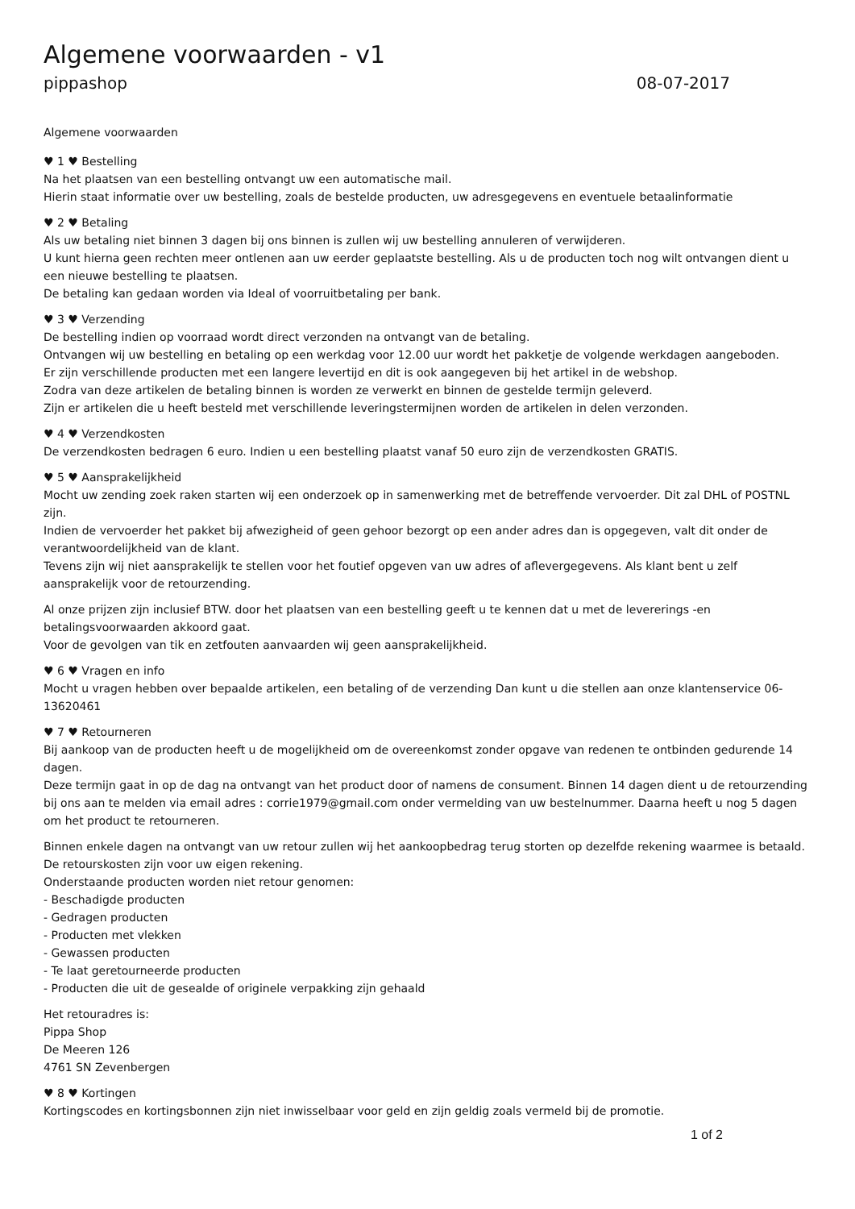Algemene voorwaarden - v1
pippashop 08-07-2017
Algemene voorwaarden
♥ 1 ♥ Bestelling
Na het plaatsen van een bestelling ontvangt uw een automatische mail.
Hierin staat informatie over uw bestelling, zoals de bestelde producten, uw adresgegevens en eventuele betaalinformatie
♥ 2 ♥ Betaling
Als uw betaling niet binnen 3 dagen bij ons binnen is zullen wij uw bestelling annuleren of verwijderen.
U kunt hierna geen rechten meer ontlenen aan uw eerder geplaatste bestelling. Als u de producten toch nog wilt ontvangen dient u een nieuwe bestelling te plaatsen.
De betaling kan gedaan worden via Ideal of voorruitbetaling per bank.
♥ 3 ♥ Verzending
De bestelling indien op voorraad wordt direct verzonden na ontvangt van de betaling.
Ontvangen wij uw bestelling en betaling op een werkdag voor 12.00 uur wordt het pakketje de volgende werkdagen aangeboden.
Er zijn verschillende producten met een langere levertijd en dit is ook aangegeven bij het artikel in de webshop.
Zodra van deze artikelen de betaling binnen is worden ze verwerkt en binnen de gestelde termijn geleverd.
Zijn er artikelen die u heeft besteld met verschillende leveringstermijnen worden de artikelen in delen verzonden.
♥ 4 ♥ Verzendkosten
De verzendkosten bedragen 6 euro. Indien u een bestelling plaatst vanaf 50 euro zijn de verzendkosten GRATIS.
♥ 5 ♥ Aansprakelijkheid
Mocht uw zending zoek raken starten wij een onderzoek op in samenwerking met de betreffende vervoerder. Dit zal DHL of POSTNL zijn.
Indien de vervoerder het pakket bij afwezigheid of geen gehoor bezorgt op een ander adres dan is opgegeven, valt dit onder de verantwoordelijkheid van de klant.
Tevens zijn wij niet aansprakelijk te stellen voor het foutief opgeven van uw adres of aflevergegevens. Als klant bent u zelf aansprakelijk voor de retourzending.
Al onze prijzen zijn inclusief BTW. door het plaatsen van een bestelling geeft u te kennen dat u met de levererings -en betalingsvoorwaarden akkoord gaat.
Voor de gevolgen van tik en zetfouten aanvaarden wij geen aansprakelijkheid.
♥ 6 ♥ Vragen en info
Mocht u vragen hebben over bepaalde artikelen, een betaling of de verzending Dan kunt u die stellen aan onze klantenservice 06-13620461
♥ 7 ♥ Retourneren
Bij aankoop van de producten heeft u de mogelijkheid om de overeenkomst zonder opgave van redenen te ontbinden gedurende 14 dagen.
Deze termijn gaat in op de dag na ontvangt van het product door of namens de consument. Binnen 14 dagen dient u de retourzending bij ons aan te melden via email adres : corrie1979@gmail.com onder vermelding van uw bestelnummer. Daarna heeft u nog 5 dagen om het product te retourneren.
Binnen enkele dagen na ontvangt van uw retour zullen wij het aankoopbedrag terug storten op dezelfde rekening waarmee is betaald.
De retourskosten zijn voor uw eigen rekening.
Onderstaande producten worden niet retour genomen:
- Beschadigde producten
- Gedragen producten
- Producten met vlekken
- Gewassen producten
- Te laat geretourneerde producten
- Producten die uit de gesealde of originele verpakking zijn gehaald
Het retouradres is:
Pippa Shop
De Meeren 126
4761 SN Zevenbergen
♥ 8 ♥ Kortingen
Kortingscodes en kortingsbonnen zijn niet inwisselbaar voor geld en zijn geldig zoals vermeld bij de promotie.
1 of 2